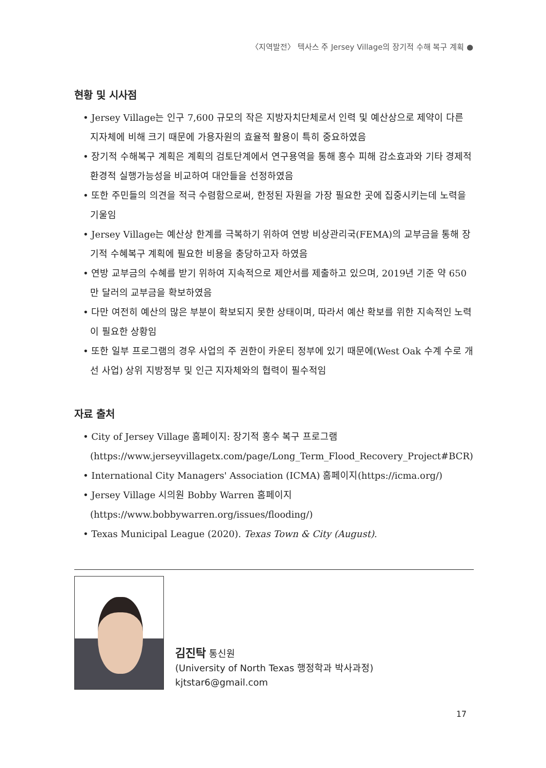〈지역발전〉 텍사스 주 Jersey Village의 장기적 수해 복구 계획 ●
현황 및 시사점
• Jersey Village는 인구 7,600 규모의 작은 지방자치단체로서 인력 및 예산상으로 제약이 다른 지자체에 비해 크기 때문에 가용자원의 효율적 활용이 특히 중요하였음
• 장기적 수해복구 계획은 계획의 검토단계에서 연구용역을 통해 홍수 피해 감소효과와 기타 경제적 환경적 실행가능성을 비교하여 대안들을 선정하였음
• 또한 주민들의 의견을 적극 수렴함으로써, 한정된 자원을 가장 필요한 곳에 집중시키는데 노력을 기울임
• Jersey Village는 예산상 한계를 극복하기 위하여 연방 비상관리국(FEMA)의 교부금을 통해 장기적 수혜복구 계획에 필요한 비용을 충당하고자 하였음
• 연방 교부금의 수혜를 받기 위하여 지속적으로 제안서를 제출하고 있으며, 2019년 기준 약 650만 달러의 교부금을 확보하였음
• 다만 여전히 예산의 많은 부분이 확보되지 못한 상태이며, 따라서 예산 확보를 위한 지속적인 노력이 필요한 상황임
• 또한 일부 프로그램의 경우 사업의 주 권한이 카운티 정부에 있기 때문에(West Oak 수계 수로 개선 사업) 상위 지방정부 및 인근 지자체와의 협력이 필수적임
자료 출처
• City of Jersey Village 홈페이지: 장기적 홍수 복구 프로그램 (https://www.jerseyvillagetx.com/page/Long_Term_Flood_Recovery_Project#BCR)
• International City Managers' Association (ICMA) 홈페이지(https://icma.org/)
• Jersey Village 시의원 Bobby Warren 홈페이지 (https://www.bobbywarren.org/issues/flooding/)
• Texas Municipal League (2020). Texas Town & City (August).
김진탁 통신원
(University of North Texas 행정학과 박사과정)
kjtstar6@gmail.com
17